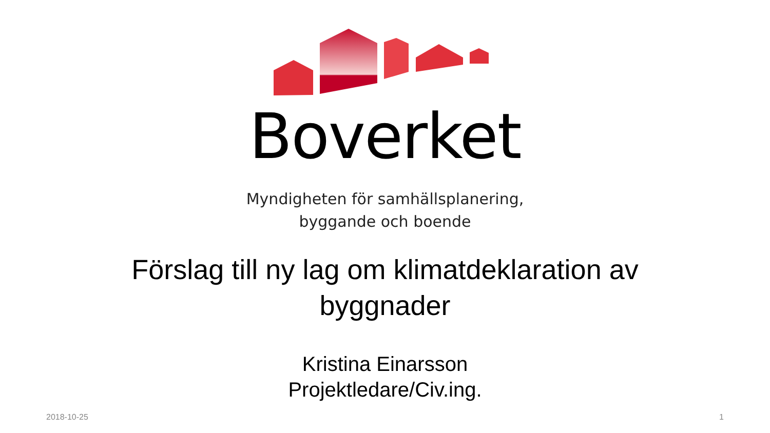Boverket
Myndigheten för samhällsplanering,
byggande och boende
Förslag till ny lag om klimatdeklaration av byggnader
Kristina Einarsson
Projektledare/Civ.ing.
2018-10-25 1